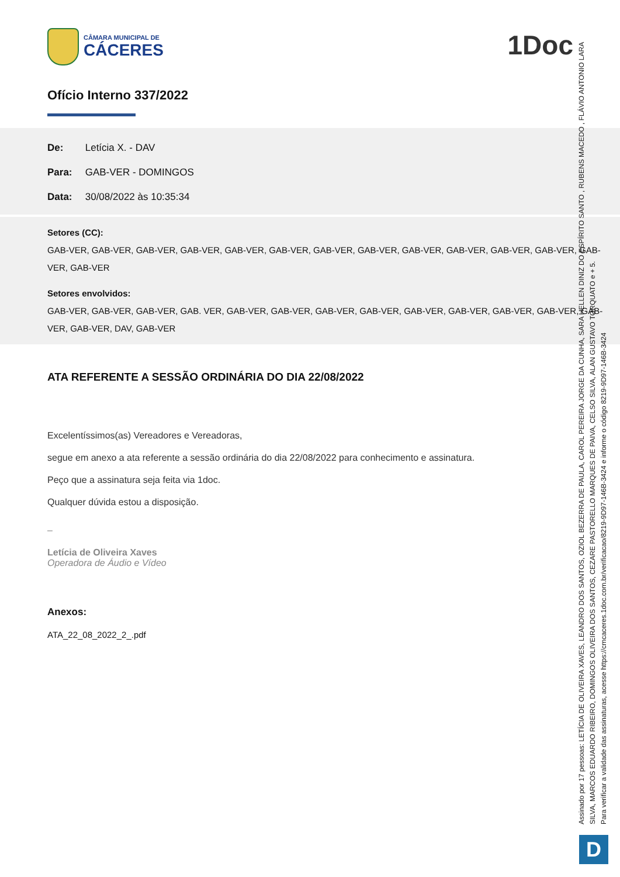1Doc
CÂMARA MUNICIPAL DE
CÁCERES
Ofício Interno 337/2022
De: Letícia X. - DAV
Para: GAB-VER - DOMINGOS
Data: 30/08/2022 às 10:35:34
Setores (CC):
GAB-VER, GAB-VER, GAB-VER, GAB-VER, GAB-VER, GAB-VER, GAB-VER, GAB-VER, GAB-VER, GAB-VER, GAB-VER, GAB-VER, GAB-VER, GAB-VER
Setores envolvidos:
GAB-VER, GAB-VER, GAB-VER, GAB. VER, GAB-VER, GAB-VER, GAB-VER, GAB-VER, GAB-VER, GAB-VER, GAB-VER, GAB-VER, GAB-VER, GAB-VER, DAV, GAB-VER
ATA REFERENTE A SESSÃO ORDINÁRIA DO DIA 22/08/2022
Excelentíssimos(as) Vereadores e Vereadoras,
segue em anexo a ata referente a sessão ordinária do dia 22/08/2022 para conhecimento e assinatura.
Peço que a assinatura seja feita via 1doc.
Qualquer dúvida estou a disposição.
–
Letícia de Oliveira Xaves
Operadora de Áudio e Vídeo
Anexos:
ATA_22_08_2022_2_.pdf
Assinado por 17 pessoas: LETÍCIA DE OLIVEIRA XAVES, LEANDRO DOS SANTOS, OZIOL BEZERRA DE PAULA, CAROL PEREIRA JORGE DA CUNHA, SARA HELLEN DINIZ DO ESPÍRITO SANTO , RUBENS MACEDO , FLÁVIO ANTONIO LARA SILVA, MARCOS EDUARDO RIBEIRO, DOMINGOS OLIVEIRA DOS SANTOS, CEZARE PASTORELLO MARQUES DE PAIVA, CELSO SILVA, ALAN GUSTAVO TORQUATO e + 5.
Para verificar a validade das assinaturas, acesse https://cmcaceres.1doc.com.br/verificacao/8219-9D97-146B-3424 e informe o código 8219-9D97-146B-3424
D